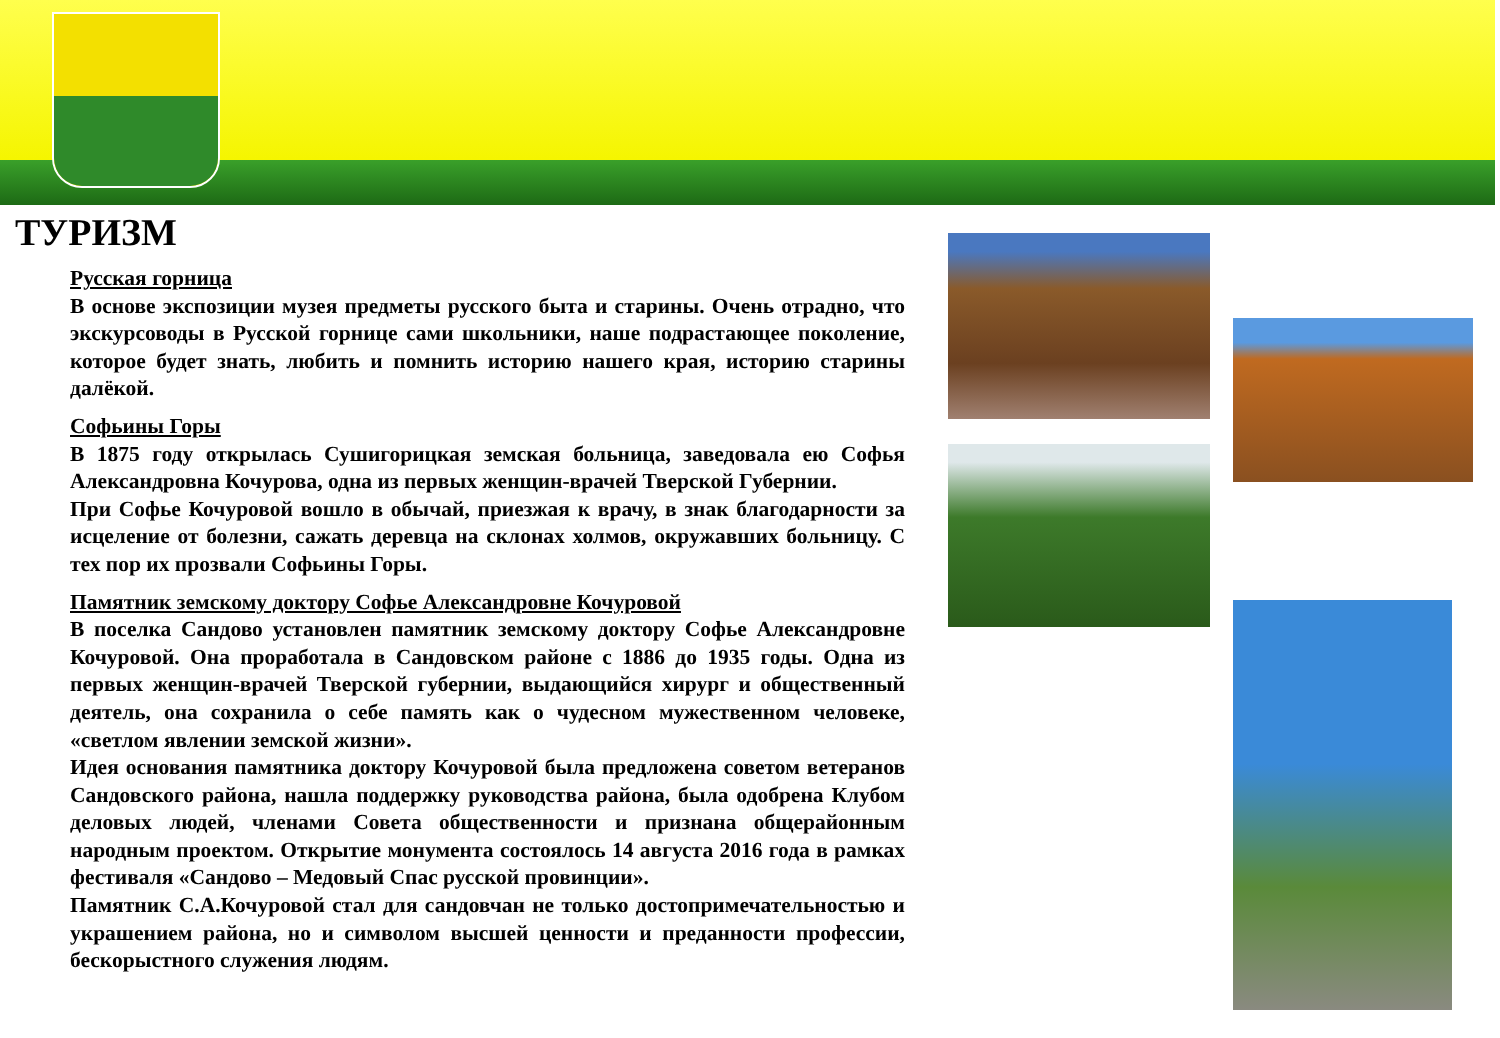ТУРИЗМ
Русская горница
В основе экспозиции музея предметы русского быта и старины. Очень отрадно, что экскурсоводы в Русской горнице сами школьники, наше подрастающее поколение, которое будет знать, любить и помнить историю нашего края, историю старины далёкой.
Софьины Горы
В 1875 году открылась Сушигорицкая земская больница, заведовала ею Софья Александровна Кочурова, одна из первых женщин-врачей Тверской Губернии.
При Софье Кочуровой вошло в обычай, приезжая к врачу, в знак благодарности за исцеление от болезни, сажать деревца на склонах холмов, окружавших больницу. С тех пор их прозвали Софьины Горы.
Памятник земскому доктору Софье Александровне Кочуровой
В поселка Сандово установлен памятник земскому доктору Софье Александровне Кочуровой. Она проработала в Сандовском районе с 1886 до 1935 годы. Одна из первых женщин-врачей Тверской губернии, выдающийся хирург и общественный деятель, она сохранила о себе память как о чудесном мужественном человеке, «светлом явлении земской жизни».
Идея основания памятника доктору Кочуровой была предложена советом ветеранов Сандовского района, нашла поддержку руководства района, была одобрена Клубом деловых людей, членами Совета общественности и признана общерайонным народным проектом. Открытие монумента состоялось 14 августа 2016 года в рамках фестиваля «Сандово – Медовый Спас русской провинции».
Памятник С.А.Кочуровой стал для сандовчан не только достопримечательностью и украшением района, но и символом высшей ценности и преданности профессии, бескорыстного служения людям.